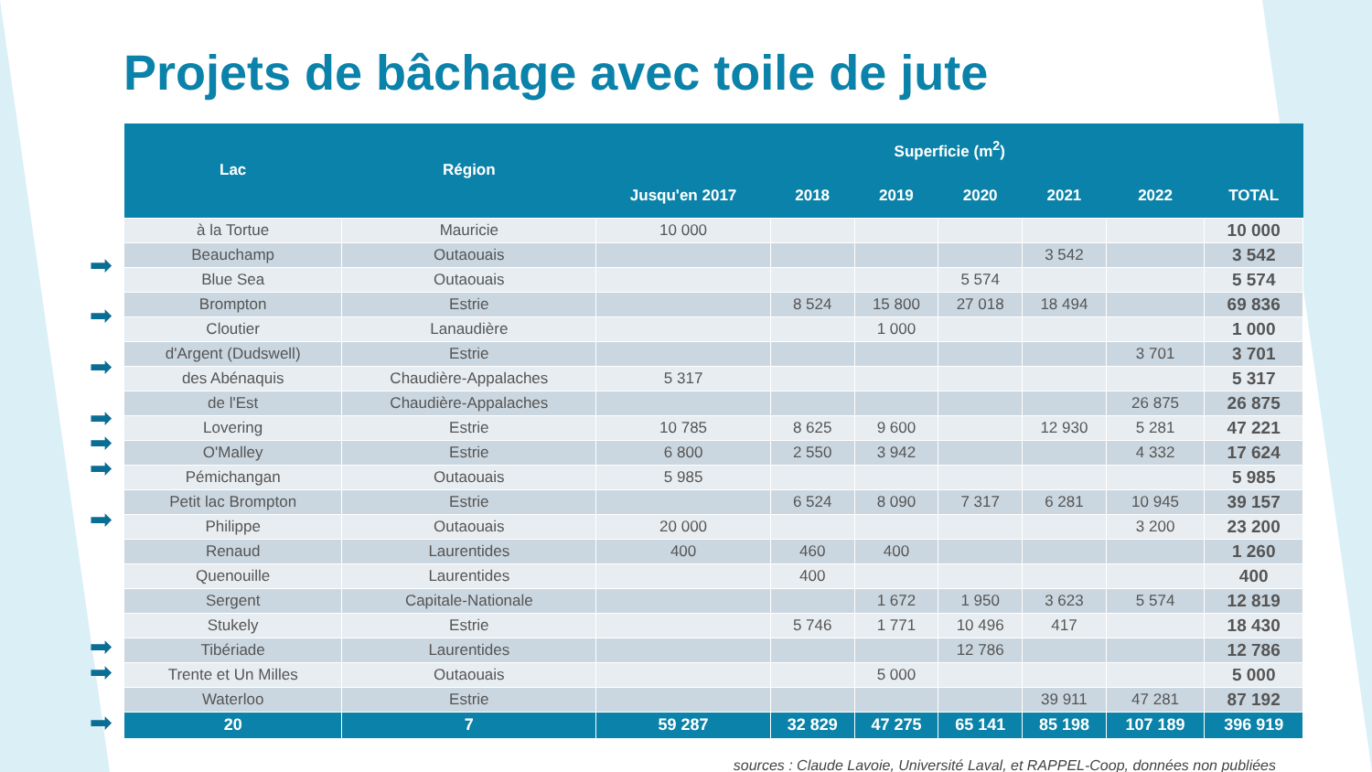Projets de bâchage avec toile de jute
➡
➡
➡
➡
➡
➡
➡
➡
➡
➡
| Lac | Région | Superficie (m<sup>2</sup>) | | | | | | |
| --- | --- | --- | --- | --- | --- | --- | --- | --- |
| | | Jusqu'en 2017 | 2018 | 2019 | 2020 | 2021 | 2022 | TOTAL |
| à la Tortue | Mauricie | 10 000 | | | | | | 10 000 |
| Beauchamp | Outaouais | | | | | 3 542 | | 3 542 |
| Blue Sea | Outaouais | | | | 5 574 | | | 5 574 |
| Brompton | Estrie | | 8 524 | 15 800 | 27 018 | 18 494 | | 69 836 |
| Cloutier | Lanaudière | | | 1 000 | | | | 1 000 |
| d'Argent (Dudswell) | Estrie | | | | | | 3 701 | 3 701 |
| des Abénaquis | Chaudière-Appalaches | 5 317 | | | | | | 5 317 |
| de l'Est | Chaudière-Appalaches | | | | | | 26 875 | 26 875 |
| Lovering | Estrie | 10 785 | 8 625 | 9 600 | | 12 930 | 5 281 | 47 221 |
| O'Malley | Estrie | 6 800 | 2 550 | 3 942 | | | 4 332 | 17 624 |
| Pémichangan | Outaouais | 5 985 | | | | | | 5 985 |
| Petit lac Brompton | Estrie | | 6 524 | 8 090 | 7 317 | 6 281 | 10 945 | 39 157 |
| Philippe | Outaouais | 20 000 | | | | | 3 200 | 23 200 |
| Renaud | Laurentides | 400 | 460 | 400 | | | | 1 260 |
| Quenouille | Laurentides | | 400 | | | | | 400 |
| Sergent | Capitale-Nationale | | | 1 672 | 1 950 | 3 623 | 5 574 | 12 819 |
| Stukely | Estrie | | 5 746 | 1 771 | 10 496 | 417 | | 18 430 |
| Tibériade | Laurentides | | | | 12 786 | | | 12 786 |
| Trente et Un Milles | Outaouais | | | 5 000 | | | | 5 000 |
| Waterloo | Estrie | | | | | 39 911 | 47 281 | 87 192 |
| 20 | 7 | 59 287 | 32 829 | 47 275 | 65 141 | 85 198 | 107 189 | 396 919 |
sources : Claude Lavoie, Université Laval, et RAPPEL-Coop, données non publiées